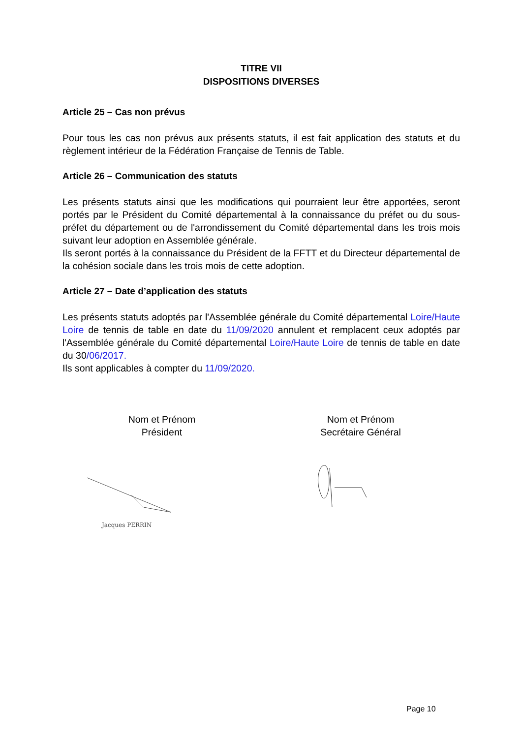TITRE VII
DISPOSITIONS DIVERSES
Article 25 – Cas non prévus
Pour tous les cas non prévus aux présents statuts, il est fait application des statuts et du règlement intérieur de la Fédération Française de Tennis de Table.
Article 26 – Communication des statuts
Les présents statuts ainsi que les modifications qui pourraient leur être apportées, seront portés par le Président du Comité départemental à la connaissance du préfet ou du sous-préfet du département ou de l'arrondissement du Comité départemental dans les trois mois suivant leur adoption en Assemblée générale.
Ils seront portés à la connaissance du Président de la FFTT et du Directeur départemental de la cohésion sociale dans les trois mois de cette adoption.
Article 27 – Date d’application des statuts
Les présents statuts adoptés par l'Assemblée générale du Comité départemental Loire/Haute Loire de tennis de table en date du 11/09/2020 annulent et remplacent ceux adoptés par l'Assemblée générale du Comité départemental Loire/Haute Loire de tennis de table en date du 30/06/2017.
Ils sont applicables à compter du 11/09/2020.
Nom et Prénom
Président
Nom et Prénom
Secrétaire Général
Jacques PERRIN
Page 10